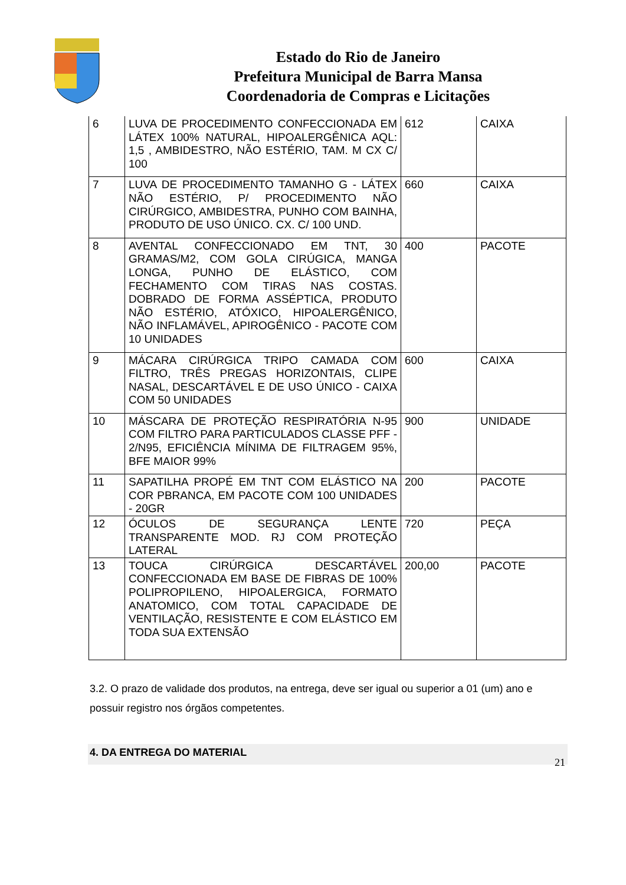Estado do Rio de Janeiro
Prefeitura Municipal de Barra Mansa
Coordenadoria de Compras e Licitações
| 6 | LUVA DE PROCEDIMENTO CONFECCIONADA EM LÁTEX 100% NATURAL, HIPOALERGÊNICA AQL: 1,5 , AMBIDESTRO, NÃO ESTÉRIO, TAM. M CX C/ 100 | 612 | CAIXA |
| 7 | LUVA DE PROCEDIMENTO TAMANHO G - LÁTEX NÃO ESTÉRIO, P/ PROCEDIMENTO NÃO CIRÚRGICO, AMBIDESTRA, PUNHO COM BAINHA, PRODUTO DE USO ÚNICO. CX. C/ 100 UND. | 660 | CAIXA |
| 8 | AVENTAL CONFECCIONADO EM TNT, 30 GRAMAS/M2, COM GOLA CIRÚGICA, MANGA LONGA, PUNHO DE ELÁSTICO, COM FECHAMENTO COM TIRAS NAS COSTAS. DOBRADO DE FORMA ASSÉPTICA, PRODUTO NÃO ESTÉRIO, ATÓXICO, HIPOALERGÊNICO, NÃO INFLAMÁVEL, APIROGÊNICO - PACOTE COM 10 UNIDADES | 400 | PACOTE |
| 9 | MÁCARA CIRÚRGICA TRIPO CAMADA COM FILTRO, TRÊS PREGAS HORIZONTAIS, CLIPE NASAL, DESCARTÁVEL E DE USO ÚNICO - CAIXA COM 50 UNIDADES | 600 | CAIXA |
| 10 | MÁSCARA DE PROTEÇÃO RESPIRATÓRIA N-95 COM FILTRO PARA PARTICULADOS CLASSE PFF - 2/N95, EFICIÊNCIA MÍNIMA DE FILTRAGEM 95%, BFE MAIOR 99% | 900 | UNIDADE |
| 11 | SAPATILHA PROPÉ EM TNT COM ELÁSTICO NA COR PBRANCA, EM PACOTE COM 100 UNIDADES - 20GR | 200 | PACOTE |
| 12 | ÓCULOS DE SEGURANÇA LENTE TRANSPARENTE MOD. RJ COM PROTEÇÃO LATERAL | 720 | PEÇA |
| 13 | TOUCA CIRÚRGICA DESCARTÁVEL CONFECCIONADA EM BASE DE FIBRAS DE 100% POLIPROPILENO, HIPOALERGICA, FORMATO ANATOMICO, COM TOTAL CAPACIDADE DE VENTILAÇÃO, RESISTENTE E COM ELÁSTICO EM TODA SUA EXTENSÃO | 200,00 | PACOTE |
3.2. O prazo de validade dos produtos, na entrega, deve ser igual ou superior a 01 (um) ano e possuir registro nos órgãos competentes.
4. DA ENTREGA DO MATERIAL
21